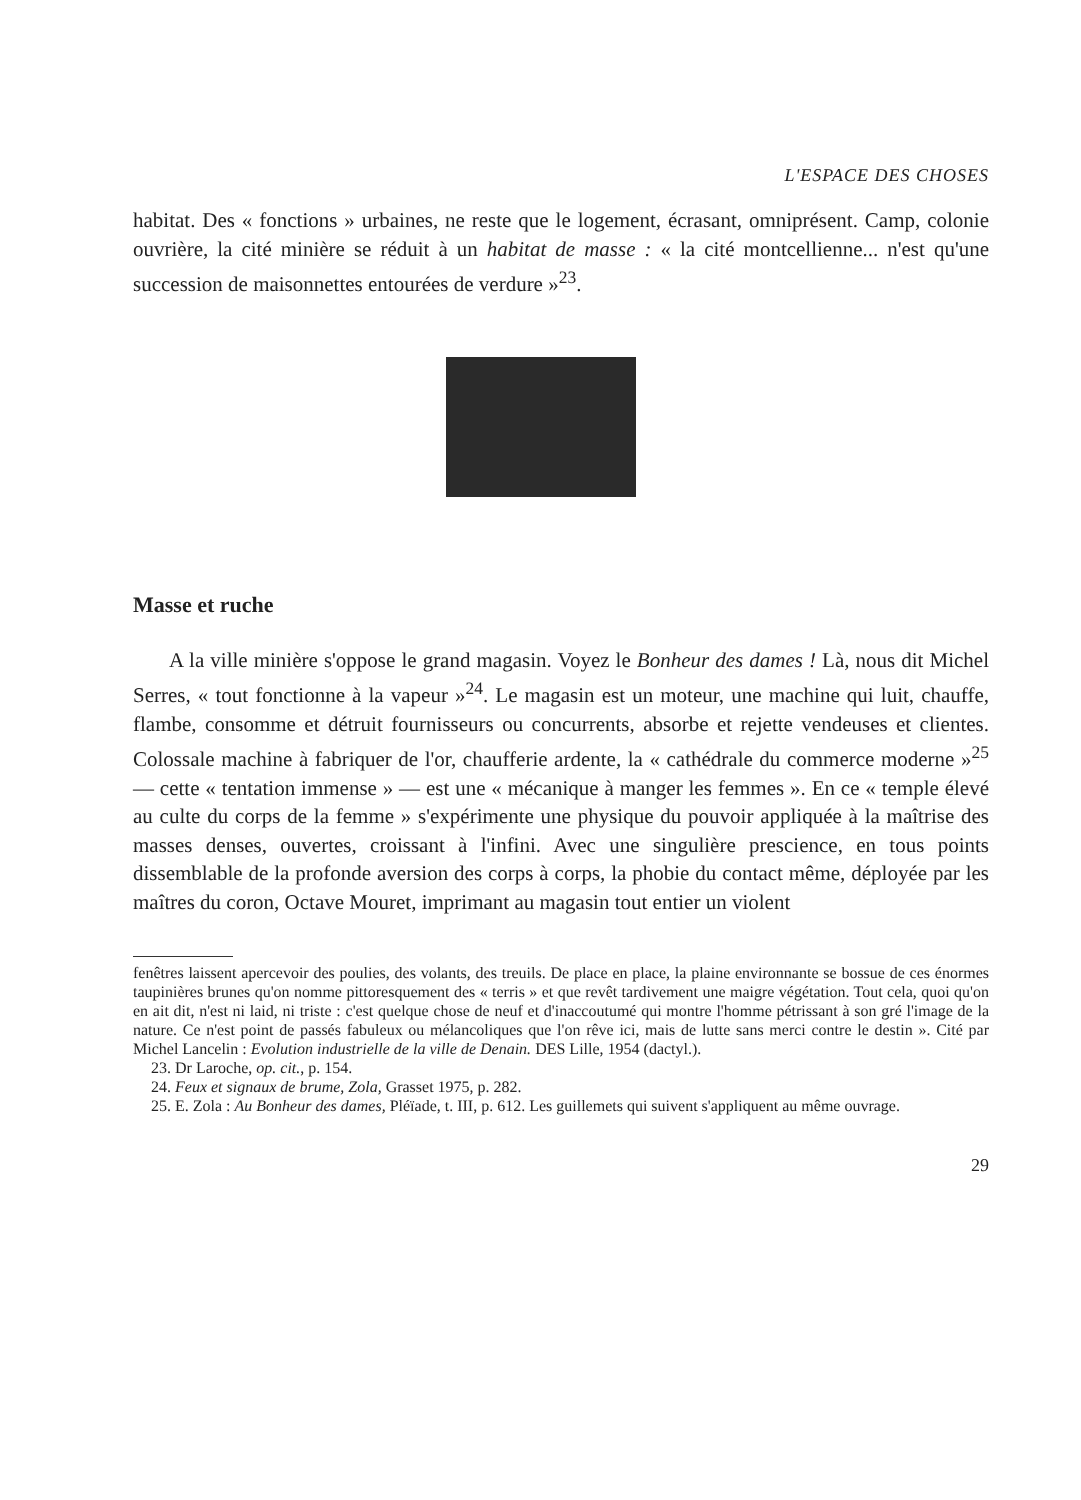L'ESPACE DES CHOSES
habitat. Des « fonctions » urbaines, ne reste que le logement, écrasant, omniprésent. Camp, colonie ouvrière, la cité minière se réduit à un habitat de masse : « la cité montcellienne... n'est qu'une succession de maisonnettes entourées de verdure »<sup>23</sup>.
Masse et ruche
A la ville minière s'oppose le grand magasin. Voyez le Bonheur des dames ! Là, nous dit Michel Serres, « tout fonctionne à la vapeur »<sup>24</sup>. Le magasin est un moteur, une machine qui luit, chauffe, flambe, consomme et détruit fournisseurs ou concurrents, absorbe et rejette vendeuses et clientes. Colossale machine à fabriquer de l'or, chaufferie ardente, la « cathédrale du commerce moderne »<sup>25</sup> — cette « tentation immense » — est une « mécanique à manger les femmes ». En ce « temple élevé au culte du corps de la femme » s'expérimente une physique du pouvoir appliquée à la maîtrise des masses denses, ouvertes, croissant à l'infini. Avec une singulière prescience, en tous points dissemblable de la profonde aversion des corps à corps, la phobie du contact même, déployée par les maîtres du coron, Octave Mouret, imprimant au magasin tout entier un violent
fenêtres laissent apercevoir des poulies, des volants, des treuils. De place en place, la plaine environnante se bossue de ces énormes taupinières brunes qu'on nomme pittoresquement des « terris » et que revêt tardivement une maigre végétation. Tout cela, quoi qu'on en ait dit, n'est ni laid, ni triste : c'est quelque chose de neuf et d'inaccoutumé qui montre l'homme pétrissant à son gré l'image de la nature. Ce n'est point de passés fabuleux ou mélancoliques que l'on rêve ici, mais de lutte sans merci contre le destin ». Cité par Michel Lancelin : Evolution industrielle de la ville de Denain. DES Lille, 1954 (dactyl.).
23. Dr Laroche, op. cit., p. 154.
24. Feux et signaux de brume, Zola, Grasset 1975, p. 282.
25. E. Zola : Au Bonheur des dames, Pléïade, t. III, p. 612. Les guillemets qui suivent s'appliquent au même ouvrage.
29